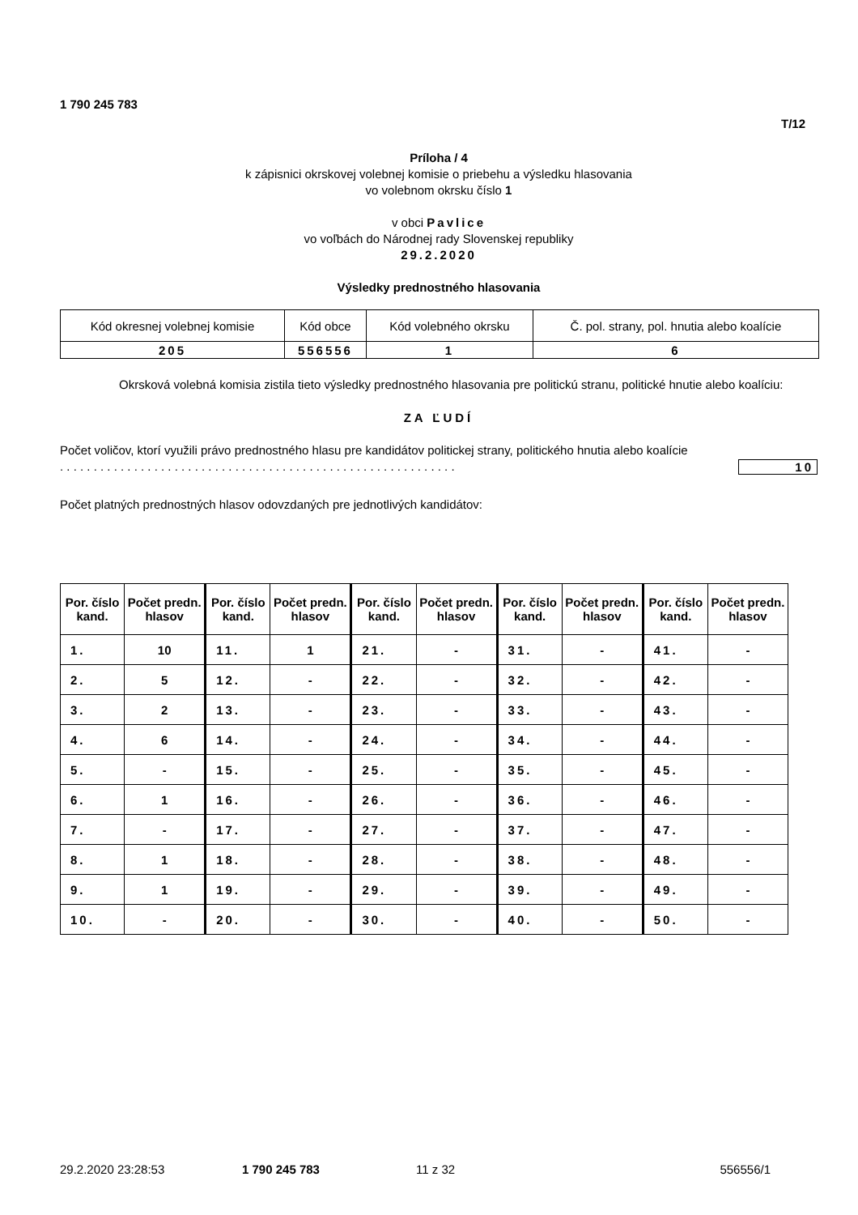1 790 245 783
T/12
Príloha / 4
k zápisnici okrskovej volebnej komisie o priebehu a výsledku hlasovania
vo volebnom okrsku číslo 1
v obci Pavlice
vo voľbách do Národnej rady Slovenskej republiky
29.2.2020
Výsledky prednostného hlasovania
| Kód okresnej volebnej komisie | Kód obce | Kód volebného okrsku | Č. pol. strany, pol. hnutia alebo koalície |
| 205 | 556556 | 1 | 6 |
Okrsková volebná komisia zistila tieto výsledky prednostného hlasovania pre politickú stranu, politické hnutie alebo koalíciu:
ZA ĽUDÍ
Počet voličov, ktorí využili právo prednostného hlasu pre kandidátov politickej strany, politického hnutia alebo koalície . . . . . . . . . . . . . . . . . . . . . . . . . . . . . . . . . . . . . . . . . . . . . . . . . . . . . . . . . . .
10
Počet platných prednostných hlasov odovzdaných pre jednotlivých kandidátov:
| Por. číslo kand. | Počet predn. hlasov | Por. číslo kand. | Počet predn. hlasov | Por. číslo kand. | Počet predn. hlasov | Por. číslo kand. | Počet predn. hlasov | Por. číslo kand. | Počet predn. hlasov |
| --- | --- | --- | --- | --- | --- | --- | --- | --- | --- |
| 1. | 10 | 11. | 1 | 21. | - | 31. | - | 41. | - |
| 2. | 5 | 12. | - | 22. | - | 32. | - | 42. | - |
| 3. | 2 | 13. | - | 23. | - | 33. | - | 43. | - |
| 4. | 6 | 14. | - | 24. | - | 34. | - | 44. | - |
| 5. | - | 15. | - | 25. | - | 35. | - | 45. | - |
| 6. | 1 | 16. | - | 26. | - | 36. | - | 46. | - |
| 7. | - | 17. | - | 27. | - | 37. | - | 47. | - |
| 8. | 1 | 18. | - | 28. | - | 38. | - | 48. | - |
| 9. | 1 | 19. | - | 29. | - | 39. | - | 49. | - |
| 10. | - | 20. | - | 30. | - | 40. | - | 50. | - |
29.2.2020 23:28:53 1 790 245 783 11 z 32 556556/1